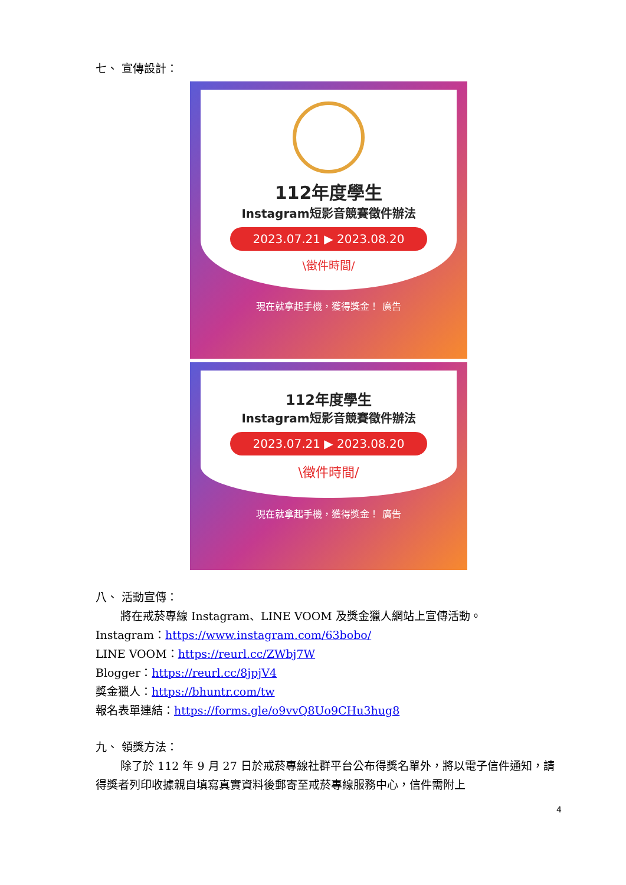七、 宣傳設計：
112年度學生
Instagram短影音競賽徵件辦法
2023.07.21 ▶ 2023.08.20
\徵件時間/
現在就拿起手機，獲得獎金！ 廣告
112年度學生
Instagram短影音競賽徵件辦法
2023.07.21 ▶ 2023.08.20
\徵件時間/
現在就拿起手機，獲得獎金！ 廣告
八、 活動宣傳：
將在戒菸專線 Instagram、LINE VOOM 及獎金獵人網站上宣傳活動。
Instagram：https://www.instagram.com/63bobo/
LINE VOOM：https://reurl.cc/ZWbj7W
Blogger：https://reurl.cc/8jpjV4
獎金獵人：https://bhuntr.com/tw
報名表單連結：https://forms.gle/o9vvQ8Uo9CHu3hug8
九、 領獎方法：
除了於 112 年 9 月 27 日於戒菸專線社群平台公布得獎名單外，將以電子信件通知，請得獎者列印收據親自填寫真實資料後郵寄至戒菸專線服務中心，信件需附上
4